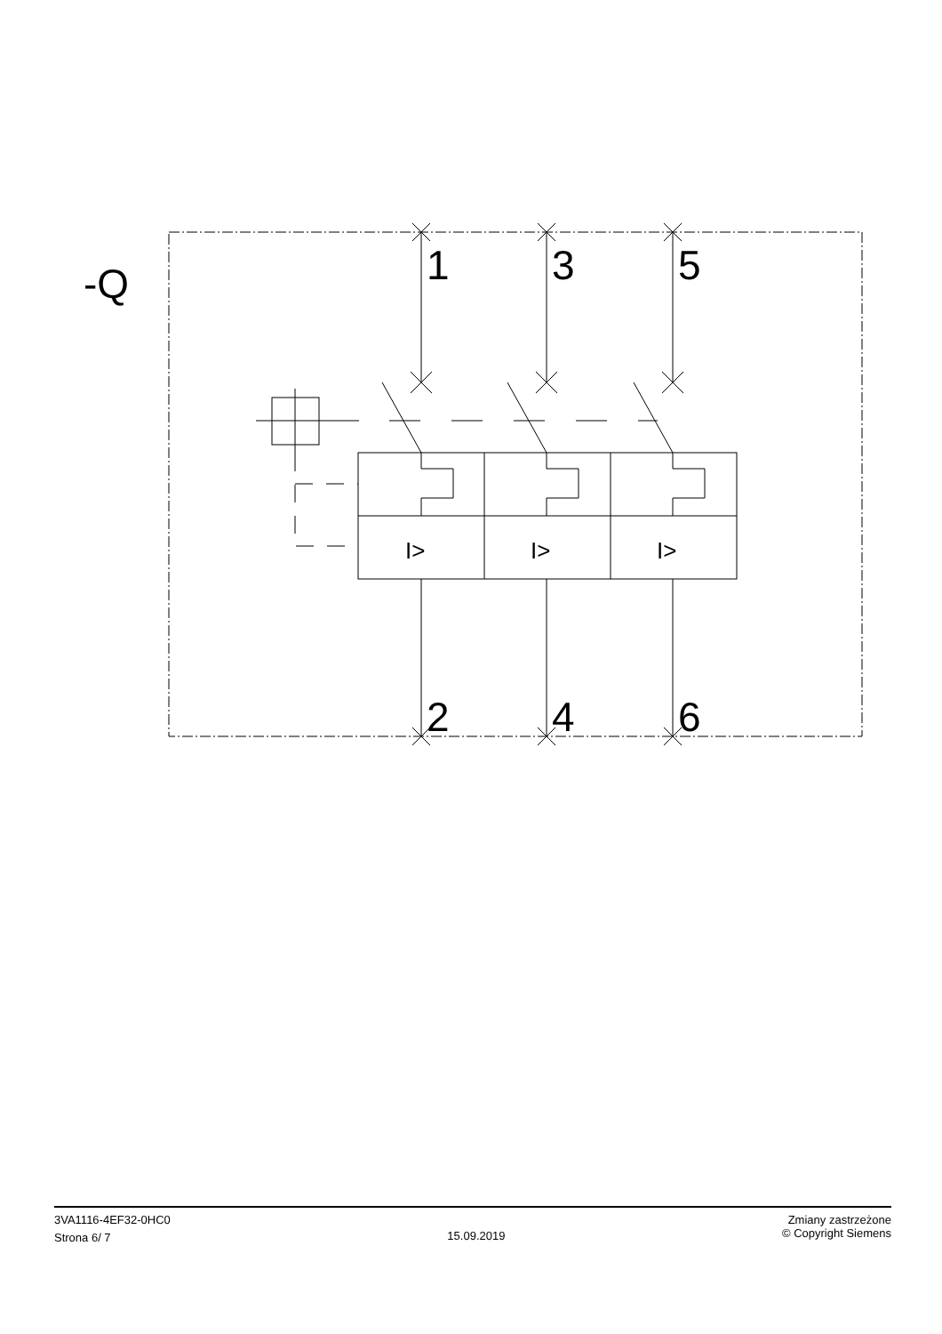-Q
1
3
5
2
4
6
I>
I>
I>
3VA1116-4EF32-0HC0
Strona 6/ 7
15.09.2019
Zmiany zastrzeżone
© Copyright Siemens